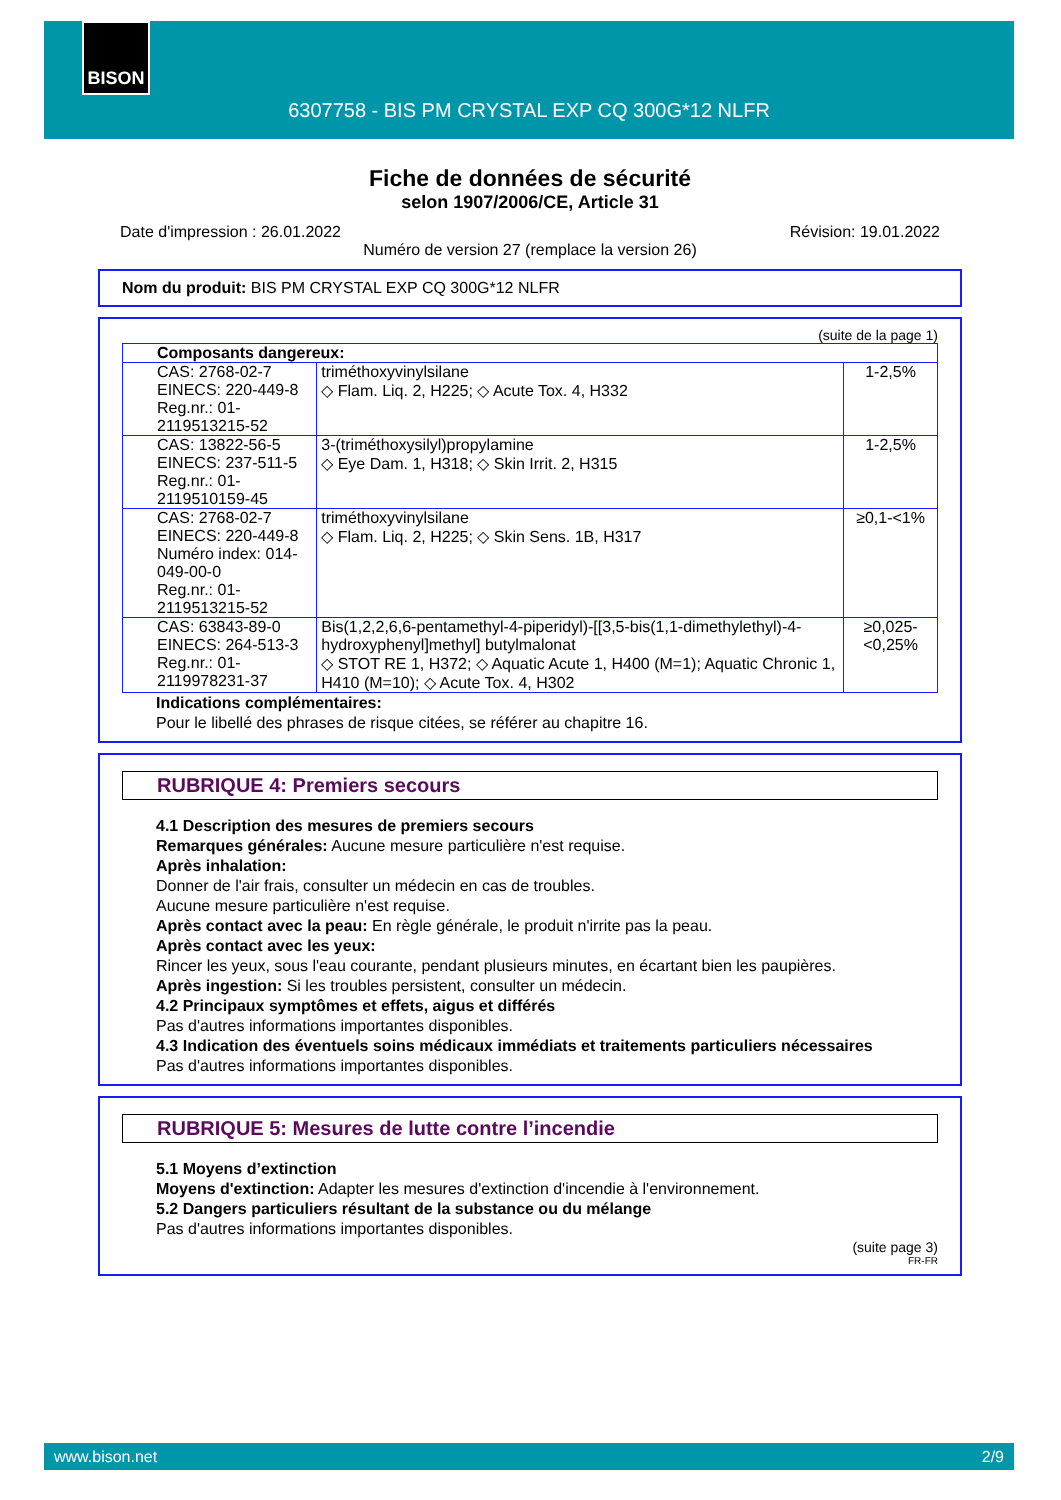BISON
6307758 - BIS PM CRYSTAL EXP CQ 300G*12 NLFR
Fiche de données de sécurité
selon 1907/2006/CE, Article 31
Date d'impression : 26.01.2022 Révision: 19.01.2022
Numéro de version 27 (remplace la version 26)
Nom du produit: BIS PM CRYSTAL EXP CQ 300G*12 NLFR
(suite de la page 1)
| Composants dangereux: | | |
| CAS: 2768-02-7 EINECS: 220-449-8 Reg.nr.: 01-2119513215-52 | triméthoxyvinylsilane ◇ Flam. Liq. 2, H225; ◇ Acute Tox. 4, H332 | 1-2,5% |
| CAS: 13822-56-5 EINECS: 237-511-5 Reg.nr.: 01-2119510159-45 | 3-(triméthoxysilyl)propylamine ◇ Eye Dam. 1, H318; ◇ Skin Irrit. 2, H315 | 1-2,5% |
| CAS: 2768-02-7 EINECS: 220-449-8 Numéro index: 014-049-00-0 Reg.nr.: 01-2119513215-52 | triméthoxyvinylsilane ◇ Flam. Liq. 2, H225; ◇ Skin Sens. 1B, H317 | ≥0,1-<1% |
| CAS: 63843-89-0 EINECS: 264-513-3 Reg.nr.: 01-2119978231-37 | Bis(1,2,2,6,6-pentamethyl-4-piperidyl)-[[3,5-bis(1,1-dimethylethyl)-4-hydroxyphenyl]methyl] butylmalonat ◇ STOT RE 1, H372; ◇ Aquatic Acute 1, H400 (M=1); Aquatic Chronic 1, H410 (M=10); ◇ Acute Tox. 4, H302 | ≥0,025-<0,25% |
Indications complémentaires:
Pour le libellé des phrases de risque citées, se référer au chapitre 16.
RUBRIQUE 4: Premiers secours
4.1 Description des mesures de premiers secours
Remarques générales: Aucune mesure particulière n'est requise.
Après inhalation:
Donner de l'air frais, consulter un médecin en cas de troubles.
Aucune mesure particulière n'est requise.
Après contact avec la peau: En règle générale, le produit n'irrite pas la peau.
Après contact avec les yeux:
Rincer les yeux, sous l'eau courante, pendant plusieurs minutes, en écartant bien les paupières.
Après ingestion: Si les troubles persistent, consulter un médecin.
4.2 Principaux symptômes et effets, aigus et différés
Pas d'autres informations importantes disponibles.
4.3 Indication des éventuels soins médicaux immédiats et traitements particuliers nécessaires
Pas d'autres informations importantes disponibles.
RUBRIQUE 5: Mesures de lutte contre l’incendie
5.1 Moyens d’extinction
Moyens d'extinction: Adapter les mesures d'extinction d'incendie à l'environnement.
5.2 Dangers particuliers résultant de la substance ou du mélange
Pas d'autres informations importantes disponibles.
(suite page 3)
FR-FR
www.bison.net 2/9